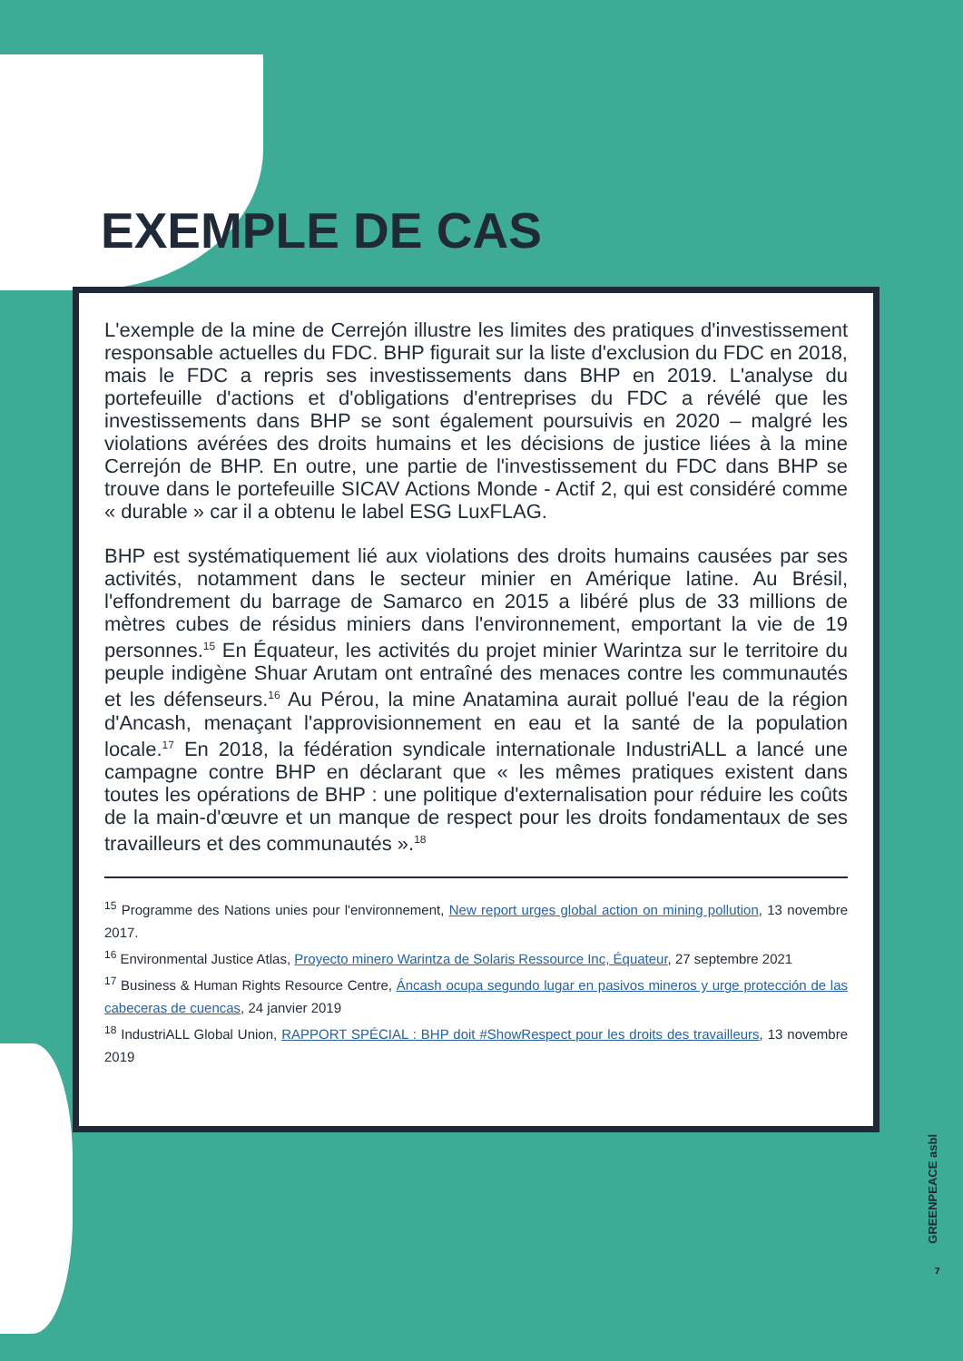EXEMPLE DE CAS
L'exemple de la mine de Cerrejón illustre les limites des pratiques d'investissement responsable actuelles du FDC. BHP figurait sur la liste d'exclusion du FDC en 2018, mais le FDC a repris ses investissements dans BHP en 2019. L'analyse du portefeuille d'actions et d'obligations d'entreprises du FDC a révélé que les investissements dans BHP se sont également poursuivis en 2020 – malgré les violations avérées des droits humains et les décisions de justice liées à la mine Cerrejón de BHP. En outre, une partie de l'investissement du FDC dans BHP se trouve dans le portefeuille SICAV Actions Monde - Actif 2, qui est considéré comme « durable » car il a obtenu le label ESG LuxFLAG.
BHP est systématiquement lié aux violations des droits humains causées par ses activités, notamment dans le secteur minier en Amérique latine. Au Brésil, l'effondrement du barrage de Samarco en 2015 a libéré plus de 33 millions de mètres cubes de résidus miniers dans l'environnement, emportant la vie de 19 personnes.<sup>15</sup> En Équateur, les activités du projet minier Warintza sur le territoire du peuple indigène Shuar Arutam ont entraîné des menaces contre les communautés et les défenseurs.<sup>16</sup> Au Pérou, la mine Anatamina aurait pollué l'eau de la région d'Ancash, menaçant l'approvisionnement en eau et la santé de la population locale.<sup>17</sup> En 2018, la fédération syndicale internationale IndustriALL a lancé une campagne contre BHP en déclarant que « les mêmes pratiques existent dans toutes les opérations de BHP : une politique d'externalisation pour réduire les coûts de la main-d'œuvre et un manque de respect pour les droits fondamentaux de ses travailleurs et des communautés ».<sup>18</sup>
<sup>15</sup> Programme des Nations unies pour l'environnement, New report urges global action on mining pollution, 13 novembre 2017.
<sup>16</sup> Environmental Justice Atlas, Proyecto minero Warintza de Solaris Ressource Inc, Équateur, 27 septembre 2021
<sup>17</sup> Business & Human Rights Resource Centre, Áncash ocupa segundo lugar en pasivos mineros y urge protección de las cabeceras de cuencas, 24 janvier 2019
<sup>18</sup> IndustriALL Global Union, RAPPORT SPÉCIAL : BHP doit #ShowRespect pour les droits des travailleurs, 13 novembre 2019
GREENPEACE asbl
7